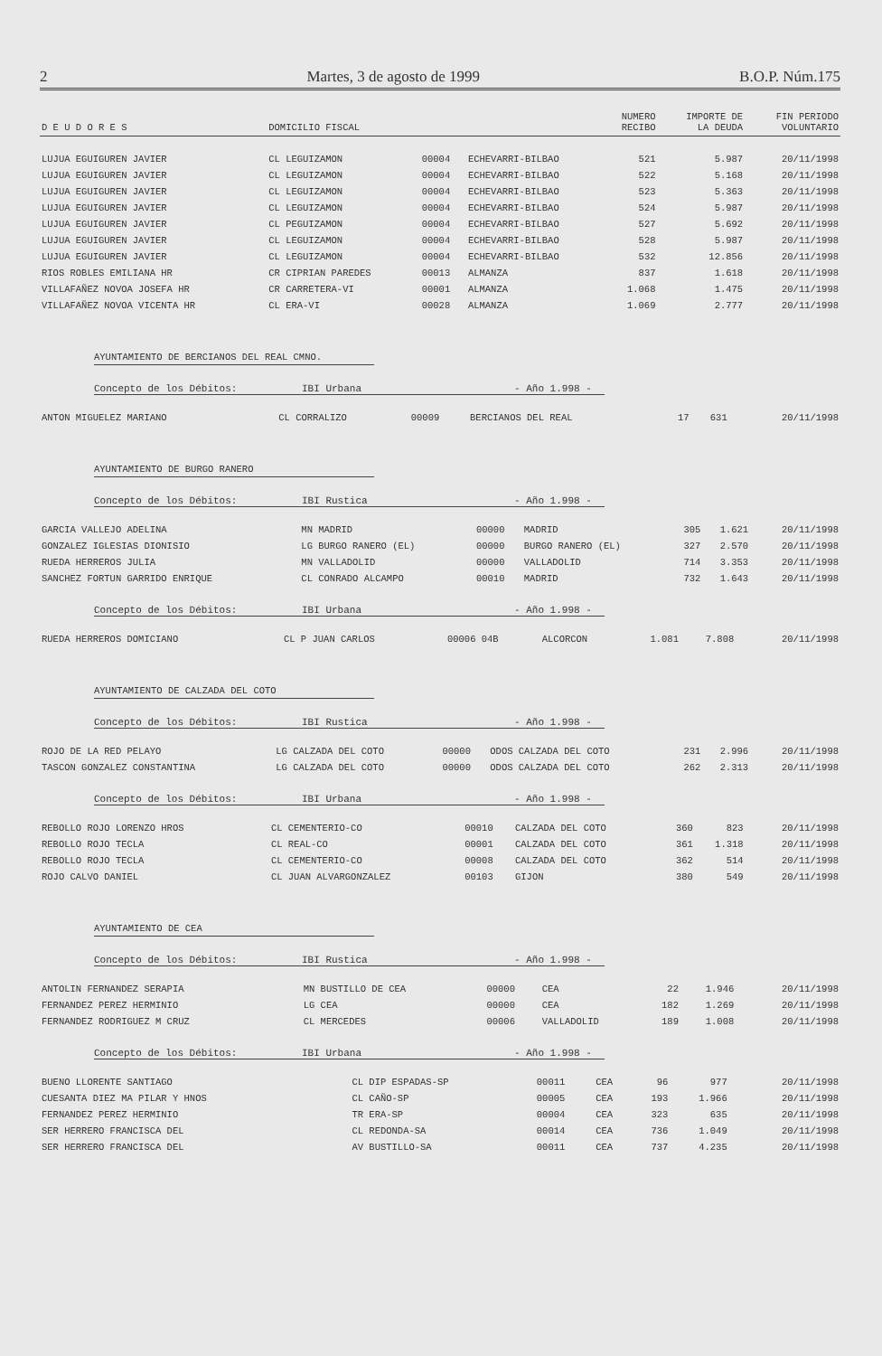2 Martes, 3 de agosto de 1999 B.O.P. Núm.175
| D E U D O R E S | DOMICILIO FISCAL | | | NUMERO RECIBO | IMPORTE DE LA DEUDA | FIN PERIODO VOLUNTARIO |
| --- | --- | --- | --- | --- | --- | --- |
| LUJUA EGUIGUREN JAVIER | CL LEGUIZAMON | 00004 | ECHEVARRI-BILBAO | 521 | 5.987 | 20/11/1998 |
| LUJUA EGUIGUREN JAVIER | CL LEGUIZAMON | 00004 | ECHEVARRI-BILBAO | 522 | 5.168 | 20/11/1998 |
| LUJUA EGUIGUREN JAVIER | CL LEGUIZAMON | 00004 | ECHEVARRI-BILBAO | 523 | 5.363 | 20/11/1998 |
| LUJUA EGUIGUREN JAVIER | CL LEGUIZAMON | 00004 | ECHEVARRI-BILBAO | 524 | 5.987 | 20/11/1998 |
| LUJUA EGUIGUREN JAVIER | CL PEGUIZAMON | 00004 | ECHEVARRI-BILBAO | 527 | 5.692 | 20/11/1998 |
| LUJUA EGUIGUREN JAVIER | CL LEGUIZAMON | 00004 | ECHEVARRI-BILBAO | 528 | 5.987 | 20/11/1998 |
| LUJUA EGUIGUREN JAVIER | CL LEGUIZAMON | 00004 | ECHEVARRI-BILBAO | 532 | 12.856 | 20/11/1998 |
| RIOS ROBLES EMILIANA HR | CR CIPRIAN PAREDES | 00013 | ALMANZA | 837 | 1.618 | 20/11/1998 |
| VILLAFAÑEZ NOVOA JOSEFA HR | CR CARRETERA-VI | 00001 | ALMANZA | 1.068 | 1.475 | 20/11/1998 |
| VILLAFAÑEZ NOVOA VICENTA HR | CL ERA-VI | 00028 | ALMANZA | 1.069 | 2.777 | 20/11/1998 |
AYUNTAMIENTO DE BERCIANOS DEL REAL CMNO.
Concepto de los Débitos: IBI Urbana - Año 1.998 -
| ANTON MIGUELEZ MARIANO | CL CORRALIZO | 00009 | BERCIANOS DEL REAL | 17 | 631 | 20/11/1998 |
AYUNTAMIENTO DE BURGO RANERO
Concepto de los Débitos: IBI Rustica - Año 1.998 -
| GARCIA VALLEJO ADELINA | MN MADRID | 00000 | MADRID | 305 | 1.621 | 20/11/1998 |
| GONZALEZ IGLESIAS DIONISIO | LG BURGO RANERO (EL) | 00000 | BURGO RANERO (EL) | 327 | 2.570 | 20/11/1998 |
| RUEDA HERREROS JULIA | MN VALLADOLID | 00000 | VALLADOLID | 714 | 3.353 | 20/11/1998 |
| SANCHEZ FORTUN GARRIDO ENRIQUE | CL CONRADO ALCAMPO | 00010 | MADRID | 732 | 1.643 | 20/11/1998 |
Concepto de los Débitos: IBI Urbana - Año 1.998 -
| RUEDA HERREROS DOMICIANO | CL P JUAN CARLOS | 00006 04B | ALCORCON | 1.081 | 7.808 | 20/11/1998 |
AYUNTAMIENTO DE CALZADA DEL COTO
Concepto de los Débitos: IBI Rustica - Año 1.998 -
| ROJO DE LA RED PELAYO | LG CALZADA DEL COTO | 00000 | ODOS CALZADA DEL COTO | 231 | 2.996 | 20/11/1998 |
| TASCON GONZALEZ CONSTANTINA | LG CALZADA DEL COTO | 00000 | ODOS CALZADA DEL COTO | 262 | 2.313 | 20/11/1998 |
Concepto de los Débitos: IBI Urbana - Año 1.998 -
| REBOLLO ROJO LORENZO HROS | CL CEMENTERIO-CO | 00010 | CALZADA DEL COTO | 360 | 823 | 20/11/1998 |
| REBOLLO ROJO TECLA | CL REAL-CO | 00001 | CALZADA DEL COTO | 361 | 1.318 | 20/11/1998 |
| REBOLLO ROJO TECLA | CL CEMENTERIO-CO | 00008 | CALZADA DEL COTO | 362 | 514 | 20/11/1998 |
| ROJO CALVO DANIEL | CL JUAN ALVARGONZALEZ | 00103 | GIJON | 380 | 549 | 20/11/1998 |
AYUNTAMIENTO DE CEA
Concepto de los Débitos: IBI Rustica - Año 1.998 -
| ANTOLIN FERNANDEZ SERAPIA | MN BUSTILLO DE CEA | 00000 | CEA | 22 | 1.946 | 20/11/1998 |
| FERNANDEZ PEREZ HERMINIO | LG CEA | 00000 | CEA | 182 | 1.269 | 20/11/1998 |
| FERNANDEZ RODRIGUEZ M CRUZ | CL MERCEDES | 00006 | VALLADOLID | 189 | 1.008 | 20/11/1998 |
Concepto de los Débitos: IBI Urbana - Año 1.998 -
| BUENO LLORENTE SANTIAGO | CL DIP ESPADAS-SP | 00011 | CEA | 96 | 977 | 20/11/1998 |
| CUESANTA DIEZ MA PILAR Y HNOS | CL CAÑO-SP | 00005 | CEA | 193 | 1.966 | 20/11/1998 |
| FERNANDEZ PEREZ HERMINIO | TR ERA-SP | 00004 | CEA | 323 | 635 | 20/11/1998 |
| SER HERRERO FRANCISCA DEL | CL REDONDA-SA | 00014 | CEA | 736 | 1.049 | 20/11/1998 |
| SER HERRERO FRANCISCA DEL | AV BUSTILLO-SA | 00011 | CEA | 737 | 4.235 | 20/11/1998 |